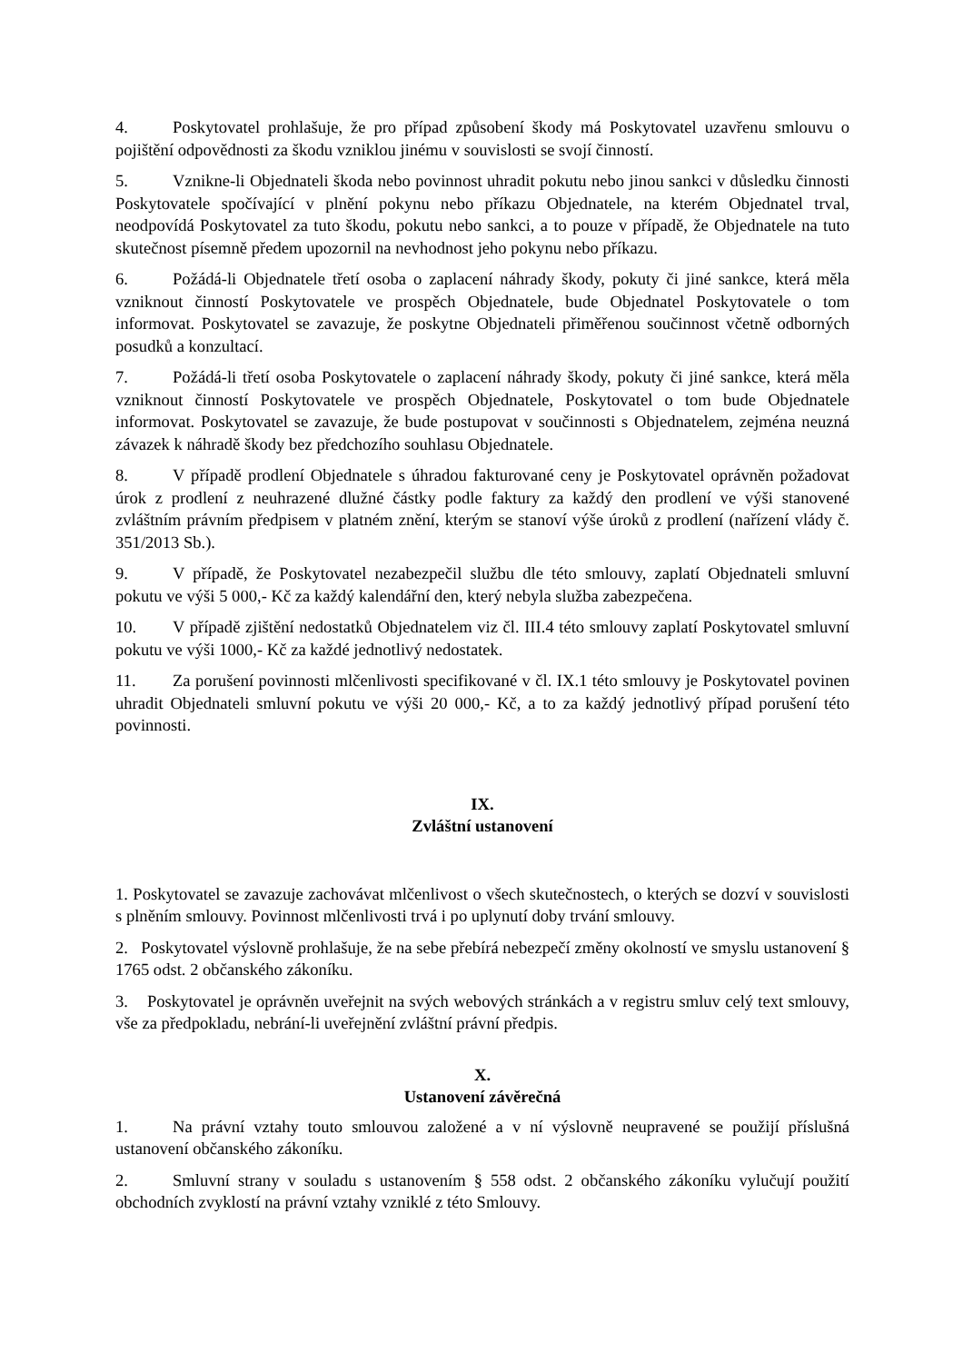4. Poskytovatel prohlašuje, že pro případ způsobení škody má Poskytovatel uzavřenu smlouvu o pojištění odpovědnosti za škodu vzniklou jinému v souvislosti se svojí činností.
5. Vznikne-li Objednateli škoda nebo povinnost uhradit pokutu nebo jinou sankci v důsledku činnosti Poskytovatele spočívající v plnění pokynu nebo příkazu Objednatele, na kterém Objednatel trval, neodpovídá Poskytovatel za tuto škodu, pokutu nebo sankci, a to pouze v případě, že Objednatele na tuto skutečnost písemně předem upozornil na nevhodnost jeho pokynu nebo příkazu.
6. Požádá-li Objednatele třetí osoba o zaplacení náhrady škody, pokuty či jiné sankce, která měla vzniknout činností Poskytovatele ve prospěch Objednatele, bude Objednatel Poskytovatele o tom informovat. Poskytovatel se zavazuje, že poskytne Objednateli přiměřenou součinnost včetně odborných posudků a konzultací.
7. Požádá-li třetí osoba Poskytovatele o zaplacení náhrady škody, pokuty či jiné sankce, která měla vzniknout činností Poskytovatele ve prospěch Objednatele, Poskytovatel o tom bude Objednatele informovat. Poskytovatel se zavazuje, že bude postupovat v součinnosti s Objednatelem, zejména neuzná závazek k náhradě škody bez předchozího souhlasu Objednatele.
8. V případě prodlení Objednatele s úhradou fakturované ceny je Poskytovatel oprávněn požadovat úrok z prodlení z neuhrazené dlužné částky podle faktury za každý den prodlení ve výši stanovené zvláštním právním předpisem v platném znění, kterým se stanoví výše úroků z prodlení (nařízení vlády č. 351/2013 Sb.).
9. V případě, že Poskytovatel nezabezpečil službu dle této smlouvy, zaplatí Objednateli smluvní pokutu ve výši 5 000,- Kč za každý kalendářní den, který nebyla služba zabezpečena.
10. V případě zjištění nedostatků Objednatelem viz čl. III.4 této smlouvy zaplatí Poskytovatel smluvní pokutu ve výši 1000,- Kč za každé jednotlivý nedostatek.
11. Za porušení povinnosti mlčenlivosti specifikované v čl. IX.1 této smlouvy je Poskytovatel povinen uhradit Objednateli smluvní pokutu ve výši 20 000,- Kč, a to za každý jednotlivý případ porušení této povinnosti.
IX.
Zvláštní ustanovení
1. Poskytovatel se zavazuje zachovávat mlčenlivost o všech skutečnostech, o kterých se dozví v souvislosti s plněním smlouvy. Povinnost mlčenlivosti trvá i po uplynutí doby trvání smlouvy.
2. Poskytovatel výslovně prohlašuje, že na sebe přebírá nebezpečí změny okolností ve smyslu ustanovení § 1765 odst. 2 občanského zákoníku.
3. Poskytovatel je oprávněn uveřejnit na svých webových stránkách a v registru smluv celý text smlouvy, vše za předpokladu, nebrání-li uveřejnění zvláštní právní předpis.
X.
Ustanovení závěrečná
1. Na právní vztahy touto smlouvou založené a v ní výslovně neupravené se použijí příslušná ustanovení občanského zákoníku.
2. Smluvní strany v souladu s ustanovením § 558 odst. 2 občanského zákoníku vylučují použití obchodních zvyklostí na právní vztahy vzniklé z této Smlouvy.